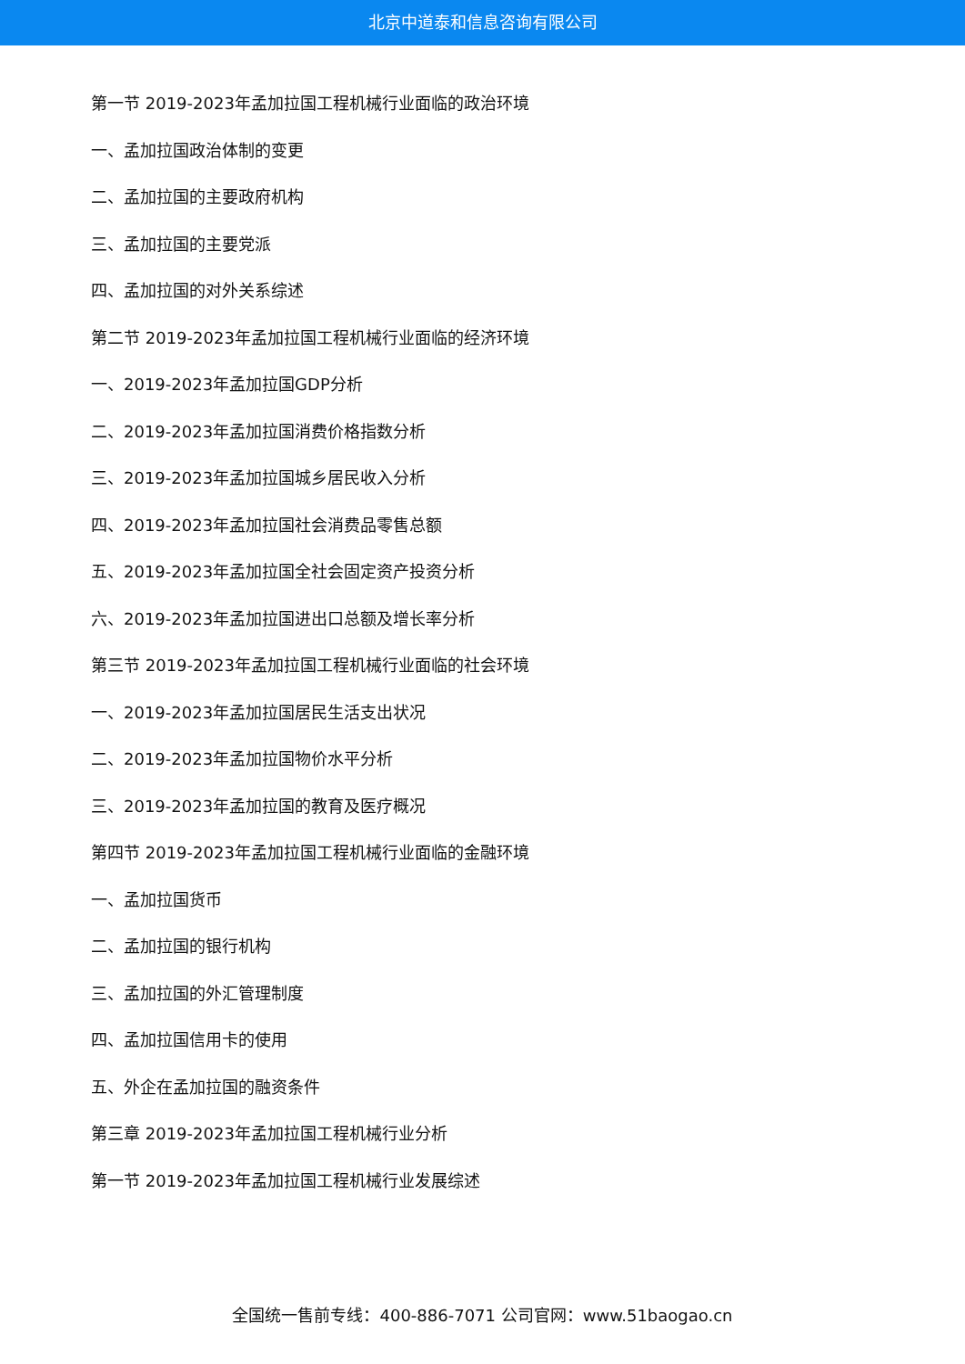北京中道泰和信息咨询有限公司
第一节 2019-2023年孟加拉国工程机械行业面临的政治环境
一、孟加拉国政治体制的变更
二、孟加拉国的主要政府机构
三、孟加拉国的主要党派
四、孟加拉国的对外关系综述
第二节 2019-2023年孟加拉国工程机械行业面临的经济环境
一、2019-2023年孟加拉国GDP分析
二、2019-2023年孟加拉国消费价格指数分析
三、2019-2023年孟加拉国城乡居民收入分析
四、2019-2023年孟加拉国社会消费品零售总额
五、2019-2023年孟加拉国全社会固定资产投资分析
六、2019-2023年孟加拉国进出口总额及增长率分析
第三节 2019-2023年孟加拉国工程机械行业面临的社会环境
一、2019-2023年孟加拉国居民生活支出状况
二、2019-2023年孟加拉国物价水平分析
三、2019-2023年孟加拉国的教育及医疗概况
第四节 2019-2023年孟加拉国工程机械行业面临的金融环境
一、孟加拉国货币
二、孟加拉国的银行机构
三、孟加拉国的外汇管理制度
四、孟加拉国信用卡的使用
五、外企在孟加拉国的融资条件
第三章 2019-2023年孟加拉国工程机械行业分析
第一节 2019-2023年孟加拉国工程机械行业发展综述
全国统一售前专线：400-886-7071 公司官网：www.51baogao.cn